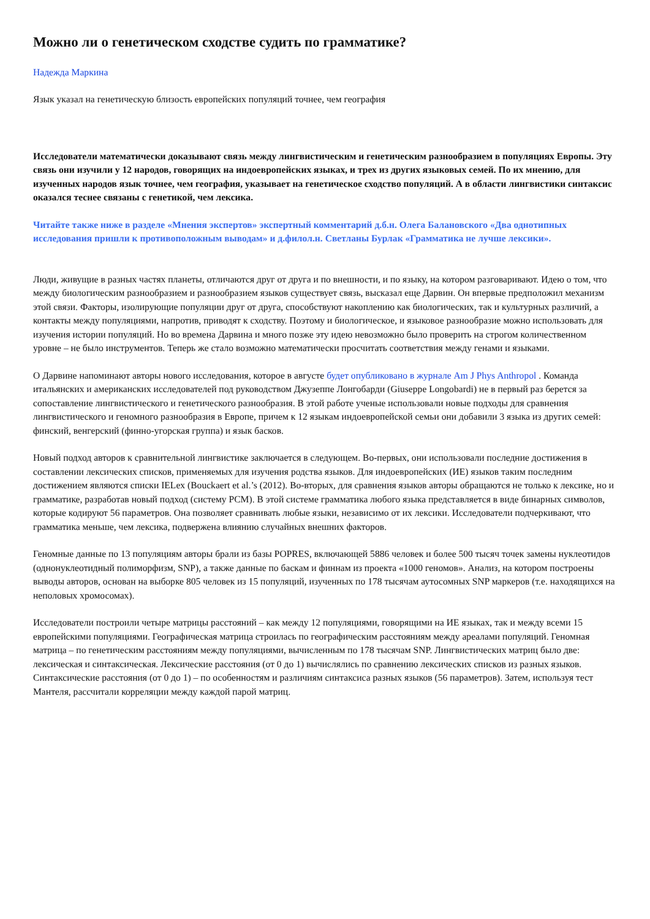Можно ли о генетическом сходстве судить по грамматике?
Надежда Маркина
Язык указал на генетическую близость европейских популяций точнее, чем география
Исследователи математически доказывают связь между лингвистическим и генетическим разнообразием в популяциях Европы. Эту связь они изучили у 12 народов, говорящих на индоевропейских языках, и трех из других языковых семей. По их мнению, для изученных народов язык точнее, чем география, указывает на генетическое сходство популяций. А в области лингвистики синтаксис оказался теснее связаны с генетикой, чем лексика.
Читайте также ниже в разделе «Мнения экспертов» экспертный комментарий д.б.н. Олега Балановского «Два однотипных исследования пришли к противоположным выводам» и д.филол.н. Светланы Бурлак «Грамматика не лучше лексики».
Люди, живущие в разных частях планеты, отличаются друг от друга и по внешности, и по языку, на котором разговаривают. Идею о том, что между биологическим разнообразием и разнообразием языков существует связь, высказал еще Дарвин. Он впервые предположил механизм этой связи. Факторы, изолирующие популяции друг от друга, способствуют накоплению как биологических, так и культурных различий, а контакты между популяциями, напротив, приводят к сходству. Поэтому и биологическое, и языковое разнообразие можно использовать для изучения истории популяций. Но во времена Дарвина и много позже эту идею невозможно было проверить на строгом количественном уровне – не было инструментов. Теперь же стало возможно математически просчитать соответствия между генами и языками.
О Дарвине напоминают авторы нового исследования, которое в августе будет опубликовано в журнале Am J Phys Anthropol . Команда итальянских и американских исследователей под руководством Джузеппе Лонгобарди (Giuseppe Longobardi) не в первый раз берется за сопоставление лингвистического и генетического разнообразия. В этой работе ученые использовали новые подходы для сравнения лингвистического и геномного разнообразия в Европе, причем к 12 языкам индоевропейской семьи они добавили 3 языка из других семей: финский, венгерский (финно-угорская группа) и язык басков.
Новый подход авторов к сравнительной лингвистике заключается в следующем. Во-первых, они использовали последние достижения в составлении лексических списков, применяемых для изучения родства языков. Для индоевропейских (ИЕ) языков таким последним достижением являются списки IELex (Bouckaert et al.’s (2012). Во-вторых, для сравнения языков авторы обращаются не только к лексике, но и грамматике, разработав новый подход (систему PCM). В этой системе грамматика любого языка представляется в виде бинарных символов, которые кодируют 56 параметров. Она позволяет сравнивать любые языки, независимо от их лексики. Исследователи подчеркивают, что грамматика меньше, чем лексика, подвержена влиянию случайных внешних факторов.
Геномные данные по 13 популяциям авторы брали из базы POPRES, включающей 5886 человек и более 500 тысяч точек замены нуклеотидов (однонуклеотидный полиморфизм, SNP), а также данные по баскам и финнам из проекта «1000 геномов». Анализ, на котором построены выводы авторов, основан на выборке 805 человек из 15 популяций, изученных по 178 тысячам аутосомных SNP маркеров (т.е. находящихся на неполовых хромосомах).
Исследователи построили четыре матрицы расстояний – как между 12 популяциями, говорящими на ИЕ языках, так и между всеми 15 европейскими популяциями. Географическая матрица строилась по географическим расстояниям между ареалами популяций. Геномная матрица – по генетическим расстояниям между популяциями, вычисленным по 178 тысячам SNP. Лингвистических матриц было две: лексическая и синтаксическая. Лексические расстояния (от 0 до 1) вычислялись по сравнению лексических списков из разных языков. Синтаксические расстояния (от 0 до 1) – по особенностям и различиям синтаксиса разных языков (56 параметров). Затем, используя тест Мантеля, рассчитали корреляции между каждой парой матриц.